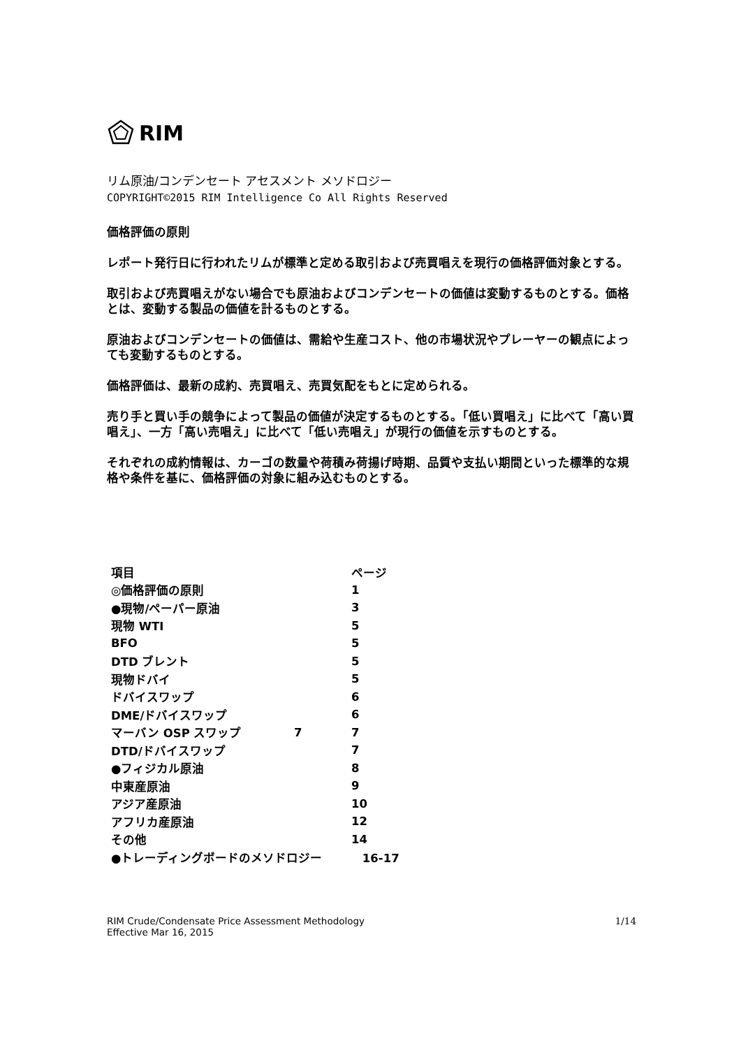RIM
リム原油/コンデンセート アセスメント メソドロジー
COPYRIGHT©2015 RIM Intelligence Co All Rights Reserved
価格評価の原則
レポート発行日に行われたリムが標準と定める取引および売買唱えを現行の価格評価対象とする。
取引および売買唱えがない場合でも原油およびコンデンセートの価値は変動するものとする。価格とは、変動する製品の価値を計るものとする。
原油およびコンデンセートの価値は、需給や生産コスト、他の市場状況やプレーヤーの観点によっても変動するものとする。
価格評価は、最新の成約、売買唱え、売買気配をもとに定められる。
売り手と買い手の競争によって製品の価値が決定するものとする。「低い買唱え」に比べて「高い買唱え」、一方「高い売唱え」に比べて「低い売唱え」が現行の価値を示すものとする。
それぞれの成約情報は、カーゴの数量や荷積み荷揚げ時期、品質や支払い期間といった標準的な規格や条件を基に、価格評価の対象に組み込むものとする。
| 項目 | | ページ |
| --- | --- | --- |
| ◎価格評価の原則 | | 1 |
| ●現物/ペーパー原油 | | 3 |
| 現物 WTI | | 5 |
| BFO | | 5 |
| DTD ブレント | | 5 |
| 現物ドバイ | | 5 |
| ドバイスワップ | | 6 |
| DME/ドバイスワップ | | 6 |
| マーバン OSP スワップ | 7 | 7 |
| DTD/ドバイスワップ | | 7 |
| ●フィジカル原油 | | 8 |
| 中東産原油 | | 9 |
| アジア産原油 | | 10 |
| アフリカ産原油 | | 12 |
| その他 | | 14 |
| ●トレーディングボードのメソドロジー 16-17 | | |
RIM Crude/Condensate Price Assessment Methodology
Effective Mar 16, 2015
1/14